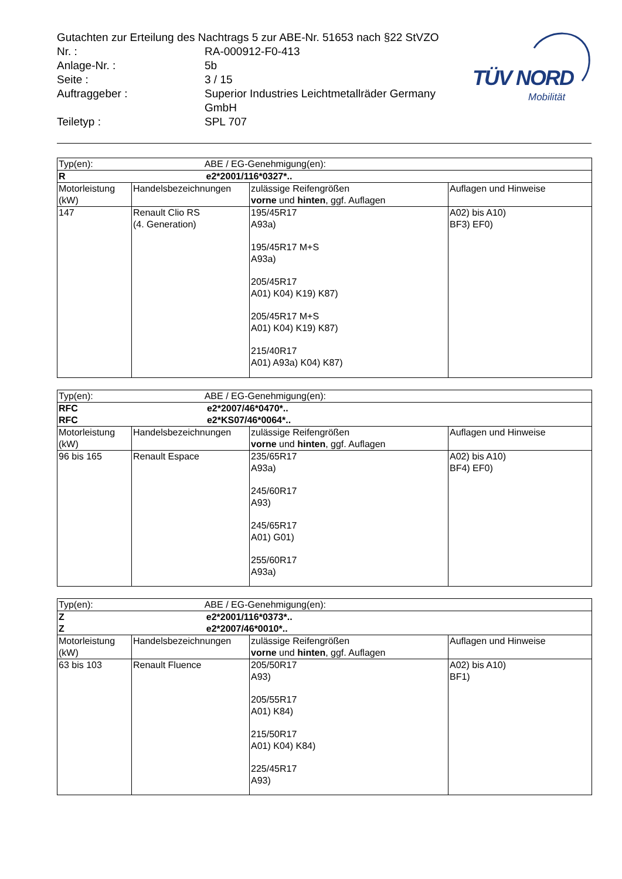TÜV NORD
Mobilität
| Gutachten zur Erteilung des Nachtrags 5 zur ABE-Nr. 51653 nach §22 StVZO | |
| Nr. : | RA-000912-F0-413 |
| Anlage-Nr. : | 5b |
| Seite : | 3 / 15 |
| Auftraggeber : | Superior Industries Leichtmetallräder Germany GmbH |
| Teiletyp : | SPL 707 |
| Typ(en): ABE / EG-Genehmigung(en): | | | |
| R e2*2001/116*0327*.. | | | |
| Motorleistung (kW) | Handelsbezeichnungen | zulässige Reifengrößen vorne und hinten , ggf. Auflagen | Auflagen und Hinweise |
| 147 | Renault Clio RS (4. Generation) | 195/45R17 A93a) 195/45R17 M+S A93a) 205/45R17 A01) K04) K19) K87) 205/45R17 M+S A01) K04) K19) K87) 215/40R17 A01) A93a) K04) K87) | A02) bis A10) BF3) EF0) |
| Typ(en): ABE / EG-Genehmigung(en): | | | |
| RFC e2*2007/46*0470*.. RFC e2*KS07/46*0064*.. | | | |
| Motorleistung (kW) | Handelsbezeichnungen | zulässige Reifengrößen vorne und hinten , ggf. Auflagen | Auflagen und Hinweise |
| 96 bis 165 | Renault Espace | 235/65R17 A93a) 245/60R17 A93) 245/65R17 A01) G01) 255/60R17 A93a) | A02) bis A10) BF4) EF0) |
| Typ(en): ABE / EG-Genehmigung(en): | | | |
| Z e2*2001/116*0373*.. Z e2*2007/46*0010*.. | | | |
| Motorleistung (kW) | Handelsbezeichnungen | zulässige Reifengrößen vorne und hinten , ggf. Auflagen | Auflagen und Hinweise |
| 63 bis 103 | Renault Fluence | 205/50R17 A93) 205/55R17 A01) K84) 215/50R17 A01) K04) K84) 225/45R17 A93) | A02) bis A10) BF1) |